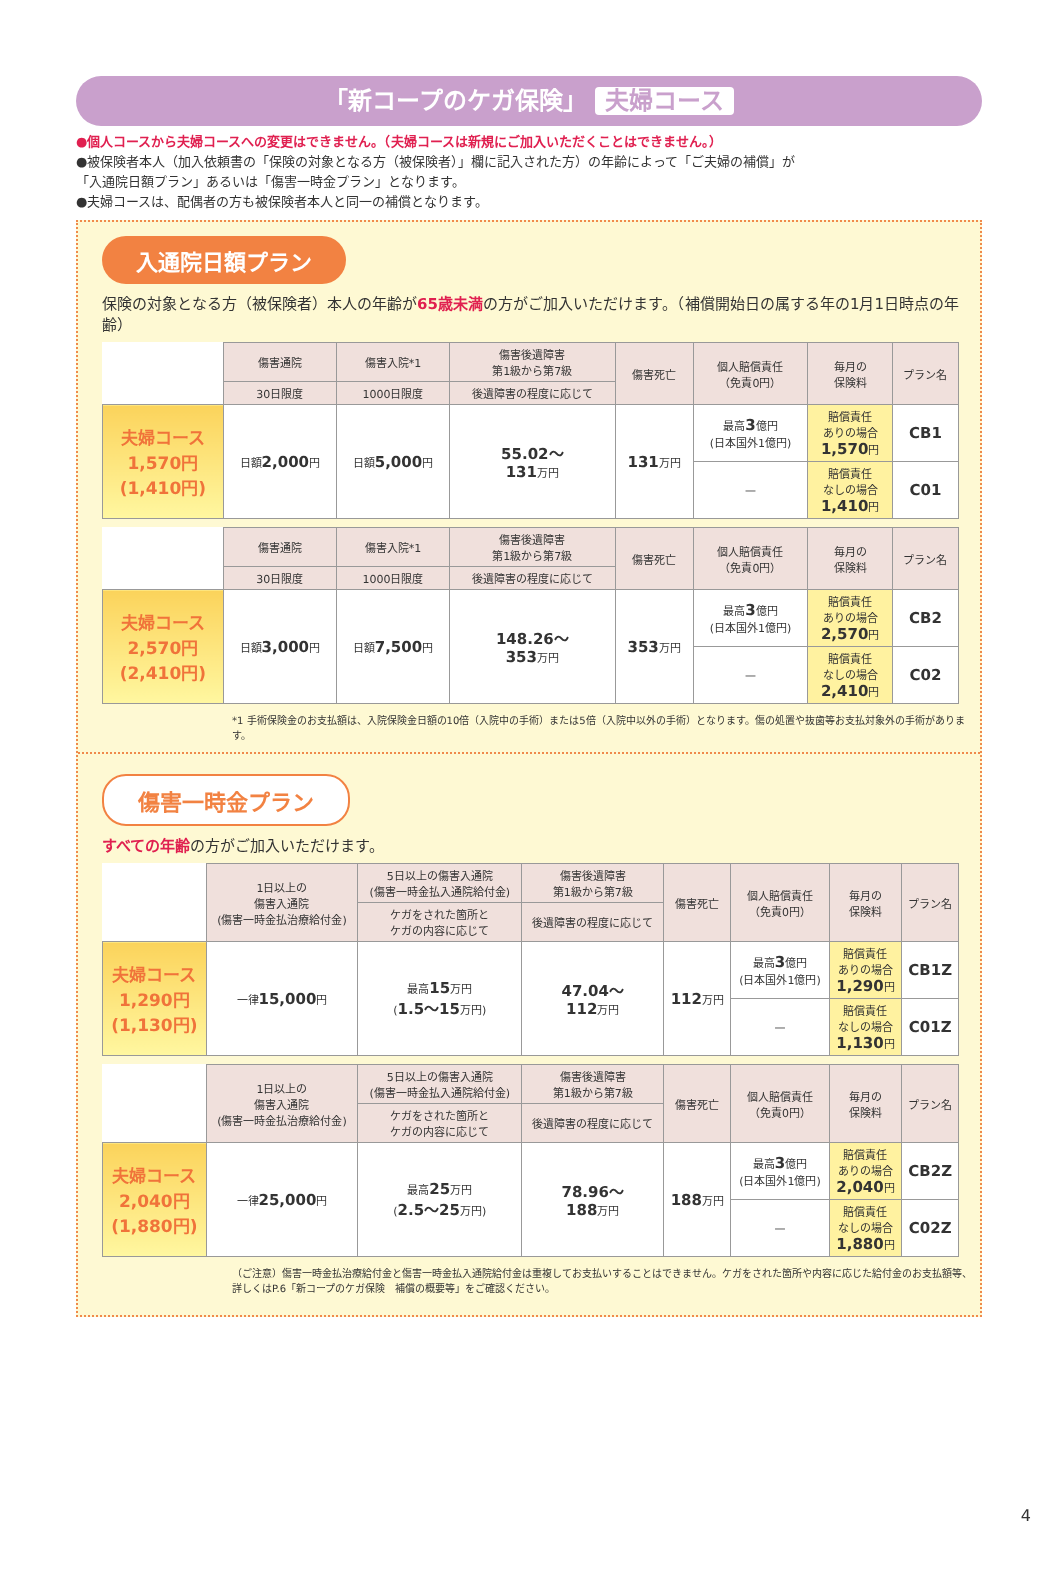「新コープのケガ保険」 夫婦コース
●個人コースから夫婦コースへの変更はできません。（夫婦コースは新規にご加入いただくことはできません。）
●被保険者本人（加入依頼書の「保険の対象となる方（被保険者）」欄に記入された方）の年齢によって「ご夫婦の補償」が「入通院日額プラン」あるいは「傷害一時金プラン」となります。
●夫婦コースは、配偶者の方も被保険者本人と同一の補償となります。
入通院日額プラン
保険の対象となる方（被保険者）本人の年齢が65歳未満の方がご加入いただけます。（補償開始日の属する年の1月1日時点の年齢）
| | 傷害通院 | 傷害入院*1 | 傷害後遺障害 第1級から第7級 | 傷害死亡 | 個人賠償責任 （免責0円） | 毎月の 保険料 | プラン名 |
| --- | --- | --- | --- | --- | --- | --- | --- |
| | 30日限度 | 1000日限度 | 後遺障害の程度に応じて | | | | |
| 夫婦コース 1,570円 (1,410円) | 日額 2,000 円 | 日額 5,000 円 | 55.02～ 131 万円 | 131 万円 | 最高 3 億円 (日本国外1億円) | 賠償責任 ありの場合 1,570 円 | CB1 |
| | | | | | — | 賠償責任 なしの場合 1,410 円 | C01 |
| | 傷害通院 | 傷害入院*1 | 傷害後遺障害 第1級から第7級 | 傷害死亡 | 個人賠償責任 （免責0円） | 毎月の 保険料 | プラン名 |
| --- | --- | --- | --- | --- | --- | --- | --- |
| | 30日限度 | 1000日限度 | 後遺障害の程度に応じて | | | | |
| 夫婦コース 2,570円 (2,410円) | 日額 3,000 円 | 日額 7,500 円 | 148.26～ 353 万円 | 353 万円 | 最高 3 億円 (日本国外1億円) | 賠償責任 ありの場合 2,570 円 | CB2 |
| | | | | | — | 賠償責任 なしの場合 2,410 円 | C02 |
*1 手術保険金のお支払額は、入院保険金日額の10倍（入院中の手術）または5倍（入院中以外の手術）となります。傷の処置や抜歯等お支払対象外の手術があります。
傷害一時金プラン
すべての年齢の方がご加入いただけます。
| | 1日以上の 傷害入通院 (傷害一時金払治療給付金) | 5日以上の傷害入通院 (傷害一時金払入通院給付金) | 傷害後遺障害 第1級から第7級 | 傷害死亡 | 個人賠償責任 （免責0円） | 毎月の 保険料 | プラン名 |
| --- | --- | --- | --- | --- | --- | --- | --- |
| | | ケガをされた箇所と ケガの内容に応じて | 後遺障害の程度に応じて | | | | |
| 夫婦コース 1,290円 (1,130円) | 一律 15,000 円 | 最高 15 万円 ( 1.5～15 万円) | 47.04～ 112 万円 | 112 万円 | 最高 3 億円 (日本国外1億円) | 賠償責任 ありの場合 1,290 円 | CB1Z |
| | | | | | — | 賠償責任 なしの場合 1,130 円 | C01Z |
| | 1日以上の 傷害入通院 (傷害一時金払治療給付金) | 5日以上の傷害入通院 (傷害一時金払入通院給付金) | 傷害後遺障害 第1級から第7級 | 傷害死亡 | 個人賠償責任 （免責0円） | 毎月の 保険料 | プラン名 |
| --- | --- | --- | --- | --- | --- | --- | --- |
| | | ケガをされた箇所と ケガの内容に応じて | 後遺障害の程度に応じて | | | | |
| 夫婦コース 2,040円 (1,880円) | 一律 25,000 円 | 最高 25 万円 ( 2.5～25 万円) | 78.96～ 188 万円 | 188 万円 | 最高 3 億円 (日本国外1億円) | 賠償責任 ありの場合 2,040 円 | CB2Z |
| | | | | | — | 賠償責任 なしの場合 1,880 円 | C02Z |
（ご注意）傷害一時金払治療給付金と傷害一時金払入通院給付金は重複してお支払いすることはできません。ケガをされた箇所や内容に応じた給付金のお支払額等、詳しくはP.6「新コープのケガ保険　補償の概要等」をご確認ください。
4